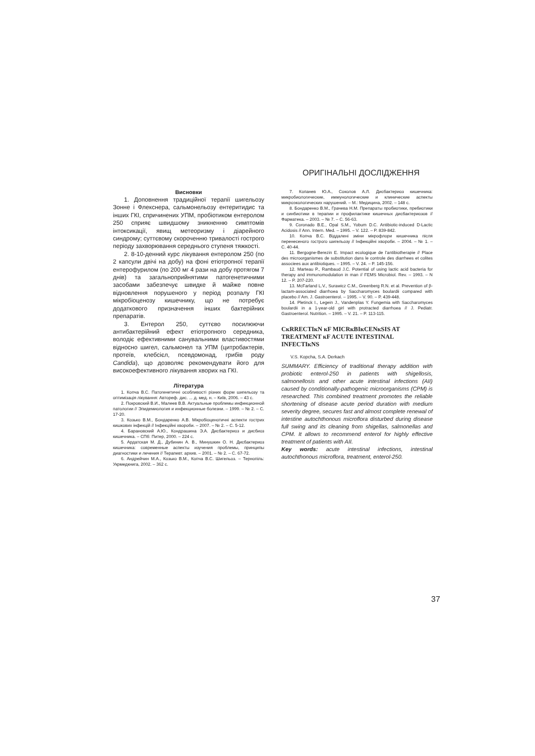ОРИГІНАЛЬНІ ДОСЛІДЖЕННЯ
Висновки
1. Доповнення традиційної терапії шигельозу Зонне і Флекснера, сальмонельозу ентеритидис та інших ГКІ, спричинених УПМ, пробіотиком ентеролом 250 сприяє швидшому зникненню симптомів інтоксикації, явищ метеоризму і діарейного синдрому; суттєвому скороченню тривалості гострого періоду захворювання середнього ступеня тяжкості.
2. 8-10-денний курс лікування ентеролом 250 (по 2 капсули двічі на добу) на фоні етіотропної терапії ентерофурилом (по 200 мг 4 рази на добу протягом 7 днів) та загальноприйнятими патогенетичними засобами забезпечує швидке й майже повне відновлення порушеного у період розпалу ГКІ мікробіоценозу кишечнику, що не потребує додаткового призначення інших бактерійних препаратів.
3. Ентерол 250, суттєво посилюючи антибактерійний ефект етіотропного середника, володіє ефективними санувальними властивостями відносно шигел, сальмонел та УПМ (цитробактерів, протеїв, клебсієл, псевдомонад, грибів роду Candida), що дозволяє рекомендувати його для високоефективного лікування хворих на ГКІ.
Література
1. Копча В.С. Патогенетичні особливості різних форм шигельозу та оптимізація лікування: Автореф. дис. ... д. мед. н. – Київ, 2006. – 43 с.
2. Покровский В.И., Малеев В.В. Актуальные проблемы инфекционной патологии // Эпидемиология и инфекционные болезни. – 1999. – № 2. – С. 17-20.
3. Козько В.М., Бондаренко А.В. Мікробіоценотичні аспекти гострих кишкових інфекцій // Інфекційні хвороби. – 2007. – № 2. – С. 5-12.
4. Барановский А.Ю., Кондрашина Э.А. Дисбактериоз и дисбиоз кишечника. – СПб: Питер, 2000. – 224 с.
5. Ардатская М. Д., Дубинин А. В., Минушкин О. Н. Дисбактериоз кишечника: современные аспекты изучения проблемы, принципы диагностики и лечения // Терапевт. архив. – 2001. – № 2. – С. 67-72.
6. Андрейчин М.А., Козько В.М., Копча В.С. Шигельоз. – Тернопіль: Укрмедкнига, 2002. – 362 с.
7. Копанев Ю.А., Соколов А.Л. Дисбактериоз кишечника: микробиологические, иммунологические и клинические аспекты микроэкологических нарушений. – М.: Медицина, 2002. – 148 с.
8. Бондаренко В.М., Грачева Н.М. Препараты пробиотики, пребиотики и синбиотики в терапии и профилактике кишечных дисбактериозов // Фарматека. – 2003. – № 7. – С. 56-63.
9. Coronado B.E., Opal S.M., Yobum D.C. Antibiotic-induced D-Lactic Acidosis // Ann. Intern. Med. – 1995. – V. 122. – P. 839-842.
10. Копча В.С. Віддалені зміни мікрофлори кишечника після перенесеного гострого шигельозу // Інфекційні хвороби. – 2004. – № 1. – С. 40-44.
11. Bergogne-Berezin E. Impact ecologique de l’antibiotherapie // Place des microorganismes de substitution dans le controle des diarrhees et colites associees aux antibiotiques. – 1995. – V. 24. – P. 145-156.
12. Marteau P., Rambaud J.C. Potential of using lactic acid bacteria for therapy and immunomodulation in man // FEMS Microbiol. Rev. – 1993. – N 12. – P. 207-220.
13. McFarland L.V., Surawicz C.M., Greenberg R.N. et al. Prevention of β-lactam-associated diarrhoea by Saccharomyces boulardii compared with placebo // Am. J. Gastroenterol. – 1995. – V. 90. – P. 439-448.
14. Pletinck I., Legein J., Vandenplas Y. Fungemia with Saccharomyces boulardii in a 1-year-old girl with protracted diarrhoea // J. Pediatr. Gastroenterol. Nutrition. – 1995. – V. 21. – P. 113-115.
CкRRECTIкN кF MICRкBIкCENкSIS AT TREATMENT кF ACUTE INTESTINAL INFECTIкNS
V.S. Kopcha, S.A. Derkach
SUMMARY. Efficiency of traditional therapy addition with probiotic enterol-250 in patients with shigellosis, salmonellosis and other acute intestinal infections (AII) caused by conditionally-pathogenic microorganisms (CPM) is researched. This combined treatment promotes the reliable shortening of disease acute period duration with medium severity degree, secures fast and almost complete renewal of intestine autochthonous microflora disturbed during disease full swing and its cleaning from shigellas, salmonellas and CPM. It allows to recommend enterol for highly effective treatment of patients with AII.
Key words: acute intestinal infections, intestinal autochthonous microflora, treatment, enterol-250.
37